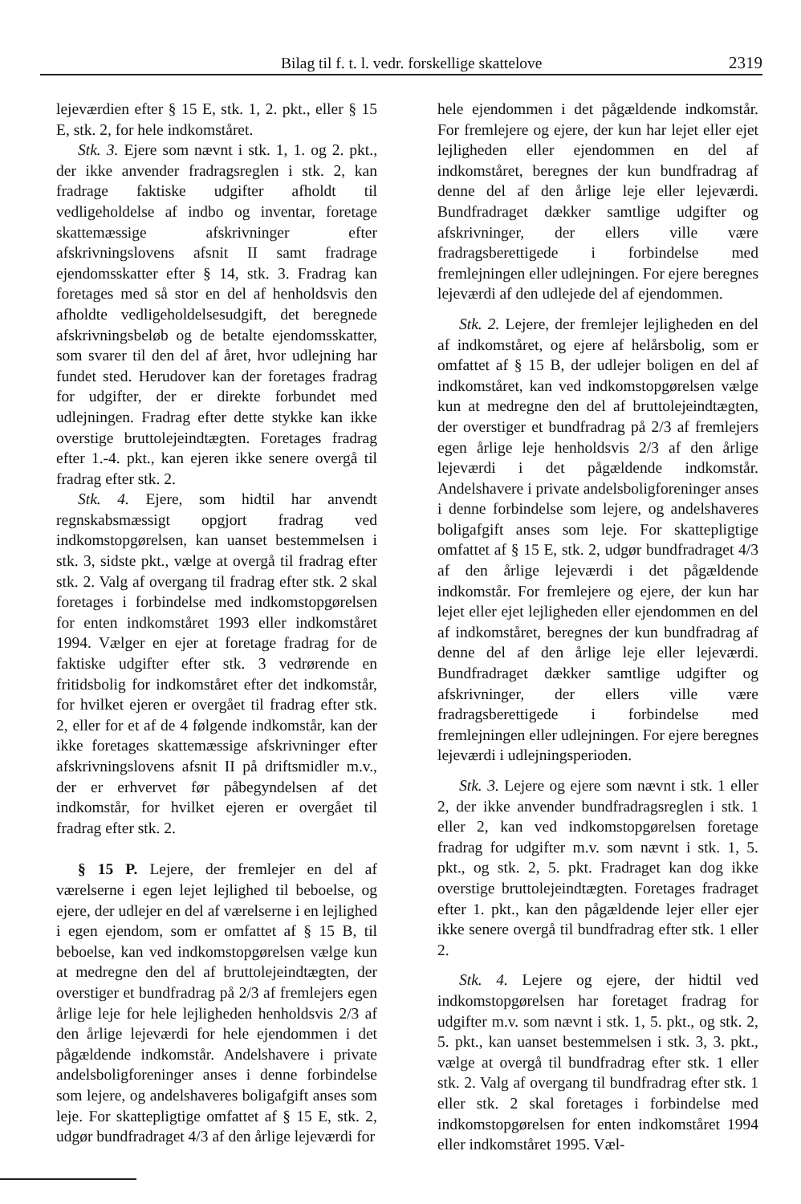Bilag til f. t. l. vedr. forskellige skattelove 2319
lejeværdien efter § 15 E, stk. 1, 2. pkt., eller § 15 E, stk. 2, for hele indkomståret.
Stk. 3. Ejere som nævnt i stk. 1, 1. og 2. pkt., der ikke anvender fradragsreglen i stk. 2, kan fradrage faktiske udgifter afholdt til vedligeholdelse af indbo og inventar, foretage skattemæssige afskrivninger efter afskrivningslovens afsnit II samt fradrage ejendomsskatter efter § 14, stk. 3. Fradrag kan foretages med så stor en del af henholdsvis den afholdte vedligeholdelsesudgift, det beregnede afskrivningsbeløb og de betalte ejendomsskatter, som svarer til den del af året, hvor udlejning har fundet sted. Herudover kan der foretages fradrag for udgifter, der er direkte forbundet med udlejningen. Fradrag efter dette stykke kan ikke overstige bruttolejeindtægten. Foretages fradrag efter 1.-4. pkt., kan ejeren ikke senere overgå til fradrag efter stk. 2.
Stk. 4. Ejere, som hidtil har anvendt regnskabsmæssigt opgjort fradrag ved indkomstopgørelsen, kan uanset bestemmelsen i stk. 3, sidste pkt., vælge at overgå til fradrag efter stk. 2. Valg af overgang til fradrag efter stk. 2 skal foretages i forbindelse med indkomstopgørelsen for enten indkomståret 1993 eller indkomståret 1994. Vælger en ejer at foretage fradrag for de faktiske udgifter efter stk. 3 vedrørende en fritidsbolig for indkomståret efter det indkomstår, for hvilket ejeren er overgået til fradrag efter stk. 2, eller for et af de 4 følgende indkomstår, kan der ikke foretages skattemæssige afskrivninger efter afskrivningslovens afsnit II på driftsmidler m.v., der er erhvervet før påbegyndelsen af det indkomstår, for hvilket ejeren er overgået til fradrag efter stk. 2.
§ 15 P. Lejere, der fremlejer en del af værelserne i egen lejet lejlighed til beboelse, og ejere, der udlejer en del af værelserne i en lejlighed i egen ejendom, som er omfattet af § 15 B, til beboelse, kan ved indkomstopgørelsen vælge kun at medregne den del af bruttolejeindtægten, der overstiger et bundfradrag på 2/3 af fremlejers egen årlige leje for hele lejligheden henholdsvis 2/3 af den årlige lejeværdi for hele ejendommen i det pågældende indkomstår. Andelshavere i private andelsboligforeninger anses i denne forbindelse som lejere, og andelshaveres boligafgift anses som leje. For skattepligtige omfattet af § 15 E, stk. 2, udgør bundfradraget 4/3 af den årlige lejeværdi for
hele ejendommen i det pågældende indkomstår. For fremlejere og ejere, der kun har lejet eller ejet lejligheden eller ejendommen en del af indkomståret, beregnes der kun bundfradrag af denne del af den årlige leje eller lejeværdi. Bundfradraget dækker samtlige udgifter og afskrivninger, der ellers ville være fradragsberettigede i forbindelse med fremlejningen eller udlejningen. For ejere beregnes lejeværdi af den udlejede del af ejendommen.
Stk. 2. Lejere, der fremlejer lejligheden en del af indkomståret, og ejere af helårsbolig, som er omfattet af § 15 B, der udlejer boligen en del af indkomståret, kan ved indkomstopgørelsen vælge kun at medregne den del af bruttolejeindtægten, der overstiger et bundfradrag på 2/3 af fremlejers egen årlige leje henholdsvis 2/3 af den årlige lejeværdi i det pågældende indkomstår. Andelshavere i private andelsboligforeninger anses i denne forbindelse som lejere, og andelshaveres boligafgift anses som leje. For skattepligtige omfattet af § 15 E, stk. 2, udgør bundfradraget 4/3 af den årlige lejeværdi i det pågældende indkomstår. For fremlejere og ejere, der kun har lejet eller ejet lejligheden eller ejendommen en del af indkomståret, beregnes der kun bundfradrag af denne del af den årlige leje eller lejeværdi. Bundfradraget dækker samtlige udgifter og afskrivninger, der ellers ville være fradragsberettigede i forbindelse med fremlejningen eller udlejningen. For ejere beregnes lejeværdi i udlejningsperioden.
Stk. 3. Lejere og ejere som nævnt i stk. 1 eller 2, der ikke anvender bundfradragsreglen i stk. 1 eller 2, kan ved indkomstopgørelsen foretage fradrag for udgifter m.v. som nævnt i stk. 1, 5. pkt., og stk. 2, 5. pkt. Fradraget kan dog ikke overstige bruttolejeindtægten. Foretages fradraget efter 1. pkt., kan den pågældende lejer eller ejer ikke senere overgå til bundfradrag efter stk. 1 eller 2.
Stk. 4. Lejere og ejere, der hidtil ved indkomstopgørelsen har foretaget fradrag for udgifter m.v. som nævnt i stk. 1, 5. pkt., og stk. 2, 5. pkt., kan uanset bestemmelsen i stk. 3, 3. pkt., vælge at overgå til bundfradrag efter stk. 1 eller stk. 2. Valg af overgang til bundfradrag efter stk. 1 eller stk. 2 skal foretages i forbindelse med indkomstopgørelsen for enten indkomståret 1994 eller indkomståret 1995. Væl-